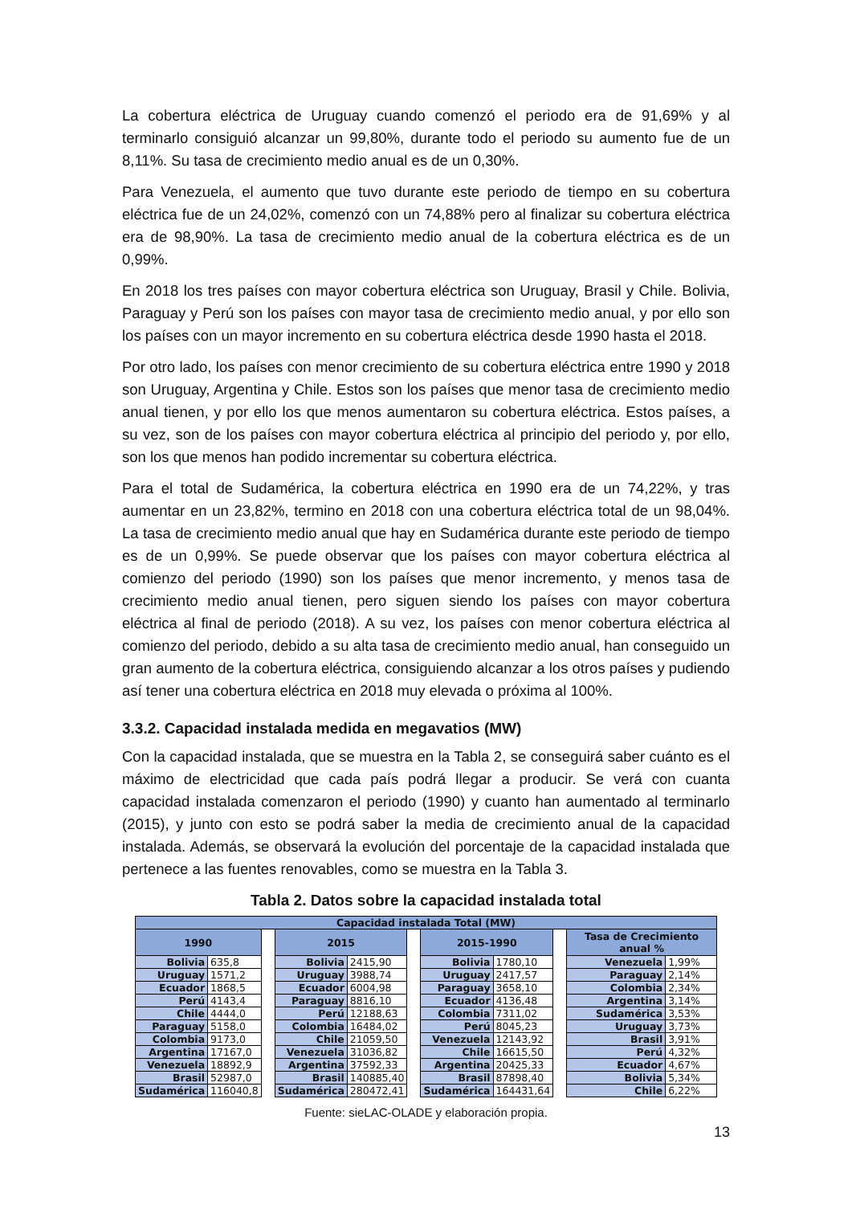La cobertura eléctrica de Uruguay cuando comenzó el periodo era de 91,69% y al terminarlo consiguió alcanzar un 99,80%, durante todo el periodo su aumento fue de un 8,11%. Su tasa de crecimiento medio anual es de un 0,30%.
Para Venezuela, el aumento que tuvo durante este periodo de tiempo en su cobertura eléctrica fue de un 24,02%, comenzó con un 74,88% pero al finalizar su cobertura eléctrica era de 98,90%. La tasa de crecimiento medio anual de la cobertura eléctrica es de un 0,99%.
En 2018 los tres países con mayor cobertura eléctrica son Uruguay, Brasil y Chile. Bolivia, Paraguay y Perú son los países con mayor tasa de crecimiento medio anual, y por ello son los países con un mayor incremento en su cobertura eléctrica desde 1990 hasta el 2018.
Por otro lado, los países con menor crecimiento de su cobertura eléctrica entre 1990 y 2018 son Uruguay, Argentina y Chile. Estos son los países que menor tasa de crecimiento medio anual tienen, y por ello los que menos aumentaron su cobertura eléctrica. Estos países, a su vez, son de los países con mayor cobertura eléctrica al principio del periodo y, por ello, son los que menos han podido incrementar su cobertura eléctrica.
Para el total de Sudamérica, la cobertura eléctrica en 1990 era de un 74,22%, y tras aumentar en un 23,82%, termino en 2018 con una cobertura eléctrica total de un 98,04%. La tasa de crecimiento medio anual que hay en Sudamérica durante este periodo de tiempo es de un 0,99%. Se puede observar que los países con mayor cobertura eléctrica al comienzo del periodo (1990) son los países que menor incremento, y menos tasa de crecimiento medio anual tienen, pero siguen siendo los países con mayor cobertura eléctrica al final de periodo (2018). A su vez, los países con menor cobertura eléctrica al comienzo del periodo, debido a su alta tasa de crecimiento medio anual, han conseguido un gran aumento de la cobertura eléctrica, consiguiendo alcanzar a los otros países y pudiendo así tener una cobertura eléctrica en 2018 muy elevada o próxima al 100%.
3.3.2. Capacidad instalada medida en megavatios (MW)
Con la capacidad instalada, que se muestra en la Tabla 2, se conseguirá saber cuánto es el máximo de electricidad que cada país podrá llegar a producir. Se verá con cuanta capacidad instalada comenzaron el periodo (1990) y cuanto han aumentado al terminarlo (2015), y junto con esto se podrá saber la media de crecimiento anual de la capacidad instalada. Además, se observará la evolución del porcentaje de la capacidad instalada que pertenece a las fuentes renovables, como se muestra en la Tabla 3.
Tabla 2. Datos sobre la capacidad instalada total
| Capacidad instalada Total (MW) | | | | | | | | | | |
| --- | --- | --- | --- | --- | --- | --- | --- | --- | --- | --- |
| 1990 | | | 2015 | | | 2015-1990 | | | Tasa de Crecimiento anual % | |
| Bolivia | 635,8 | | Bolivia | 2415,90 | | Bolivia | 1780,10 | | Venezuela | 1,99% |
| Uruguay | 1571,2 | | Uruguay | 3988,74 | | Uruguay | 2417,57 | | Paraguay | 2,14% |
| Ecuador | 1868,5 | | Ecuador | 6004,98 | | Paraguay | 3658,10 | | Colombia | 2,34% |
| Perú | 4143,4 | | Paraguay | 8816,10 | | Ecuador | 4136,48 | | Argentina | 3,14% |
| Chile | 4444,0 | | Perú | 12188,63 | | Colombia | 7311,02 | | Sudamérica | 3,53% |
| Paraguay | 5158,0 | | Colombia | 16484,02 | | Perú | 8045,23 | | Uruguay | 3,73% |
| Colombia | 9173,0 | | Chile | 21059,50 | | Venezuela | 12143,92 | | Brasil | 3,91% |
| Argentina | 17167,0 | | Venezuela | 31036,82 | | Chile | 16615,50 | | Perú | 4,32% |
| Venezuela | 18892,9 | | Argentina | 37592,33 | | Argentina | 20425,33 | | Ecuador | 4,67% |
| Brasil | 52987,0 | | Brasil | 140885,40 | | Brasil | 87898,40 | | Bolivia | 5,34% |
| Sudamérica | 116040,8 | | Sudamérica | 280472,41 | | Sudamérica | 164431,64 | | Chile | 6,22% |
Fuente: sieLAC-OLADE y elaboración propia.
13